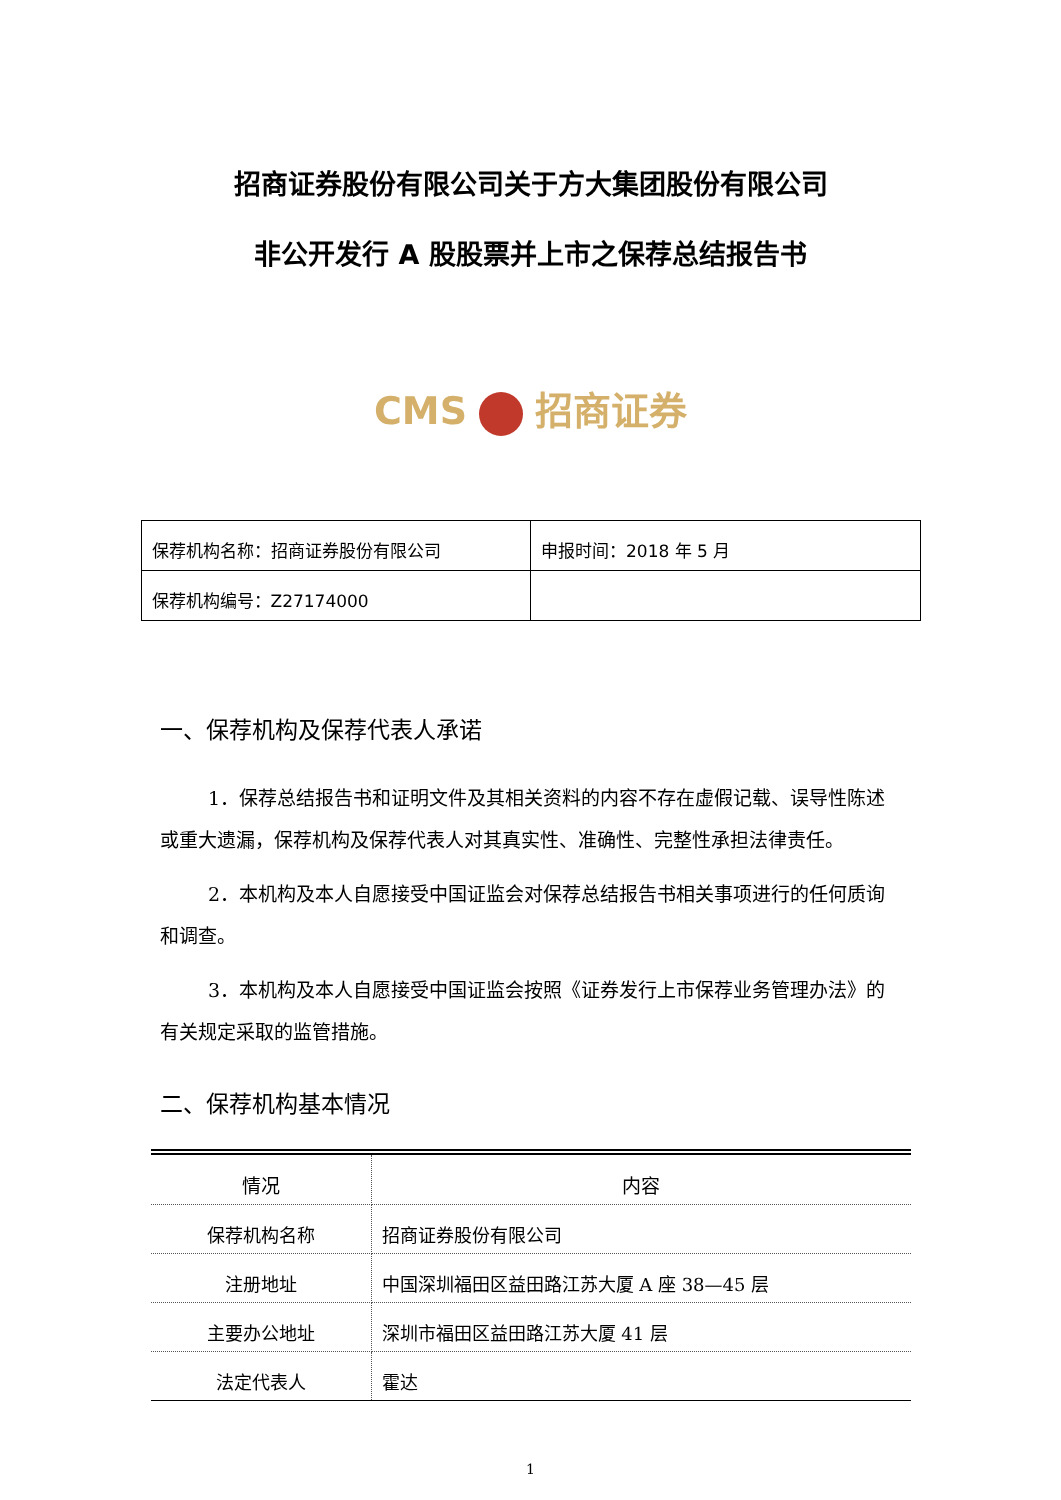招商证券股份有限公司关于方大集团股份有限公司
非公开发行 A 股股票并上市之保荐总结报告书
CMS 招商证券
| 保荐机构名称：招商证券股份有限公司 | 申报时间：2018 年 5 月 |
| 保荐机构编号：Z27174000 | |
一、保荐机构及保荐代表人承诺
1．保荐总结报告书和证明文件及其相关资料的内容不存在虚假记载、误导性陈述或重大遗漏，保荐机构及保荐代表人对其真实性、准确性、完整性承担法律责任。
2．本机构及本人自愿接受中国证监会对保荐总结报告书相关事项进行的任何质询和调查。
3．本机构及本人自愿接受中国证监会按照《证券发行上市保荐业务管理办法》的有关规定采取的监管措施。
二、保荐机构基本情况
| 情况 | 内容 |
| --- | --- |
| 保荐机构名称 | 招商证券股份有限公司 |
| 注册地址 | 中国深圳福田区益田路江苏大厦 A 座 38—45 层 |
| 主要办公地址 | 深圳市福田区益田路江苏大厦 41 层 |
| 法定代表人 | 霍达 |
1